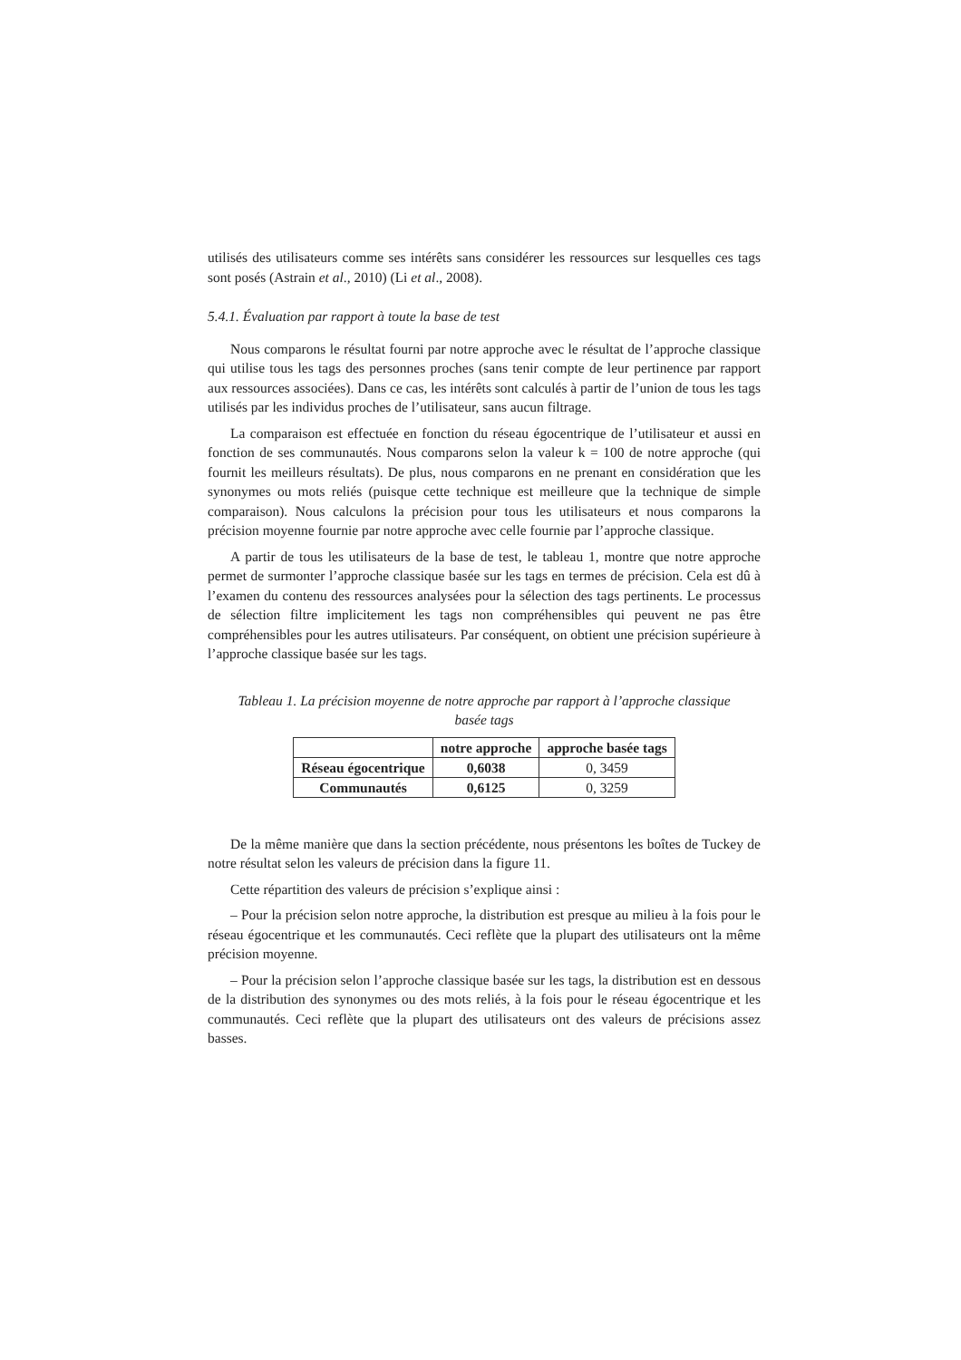utilisés des utilisateurs comme ses intérêts sans considérer les ressources sur lesquelles ces tags sont posés (Astrain et al., 2010) (Li et al., 2008).
5.4.1. Évaluation par rapport à toute la base de test
Nous comparons le résultat fourni par notre approche avec le résultat de l’approche classique qui utilise tous les tags des personnes proches (sans tenir compte de leur pertinence par rapport aux ressources associées). Dans ce cas, les intérêts sont calculés à partir de l’union de tous les tags utilisés par les individus proches de l’utilisateur, sans aucun filtrage.
La comparaison est effectuée en fonction du réseau égocentrique de l’utilisateur et aussi en fonction de ses communautés. Nous comparons selon la valeur k = 100 de notre approche (qui fournit les meilleurs résultats). De plus, nous comparons en ne prenant en considération que les synonymes ou mots reliés (puisque cette technique est meilleure que la technique de simple comparaison). Nous calculons la précision pour tous les utilisateurs et nous comparons la précision moyenne fournie par notre approche avec celle fournie par l’approche classique.
A partir de tous les utilisateurs de la base de test, le tableau 1, montre que notre approche permet de surmonter l’approche classique basée sur les tags en termes de précision. Cela est dû à l’examen du contenu des ressources analysées pour la sélection des tags pertinents. Le processus de sélection filtre implicitement les tags non compréhensibles qui peuvent ne pas être compréhensibles pour les autres utilisateurs. Par conséquent, on obtient une précision supérieure à l’approche classique basée sur les tags.
Tableau 1. La précision moyenne de notre approche par rapport à l’approche classique basée tags
| | notre approche | approche basée tags |
| --- | --- | --- |
| Réseau égocentrique | 0,6038 | 0, 3459 |
| Communautés | 0,6125 | 0, 3259 |
De la même manière que dans la section précédente, nous présentons les boîtes de Tuckey de notre résultat selon les valeurs de précision dans la figure 11.
Cette répartition des valeurs de précision s’explique ainsi :
– Pour la précision selon notre approche, la distribution est presque au milieu à la fois pour le réseau égocentrique et les communautés. Ceci reflète que la plupart des utilisateurs ont la même précision moyenne.
– Pour la précision selon l’approche classique basée sur les tags, la distribution est en dessous de la distribution des synonymes ou des mots reliés, à la fois pour le réseau égocentrique et les communautés. Ceci reflète que la plupart des utilisateurs ont des valeurs de précisions assez basses.